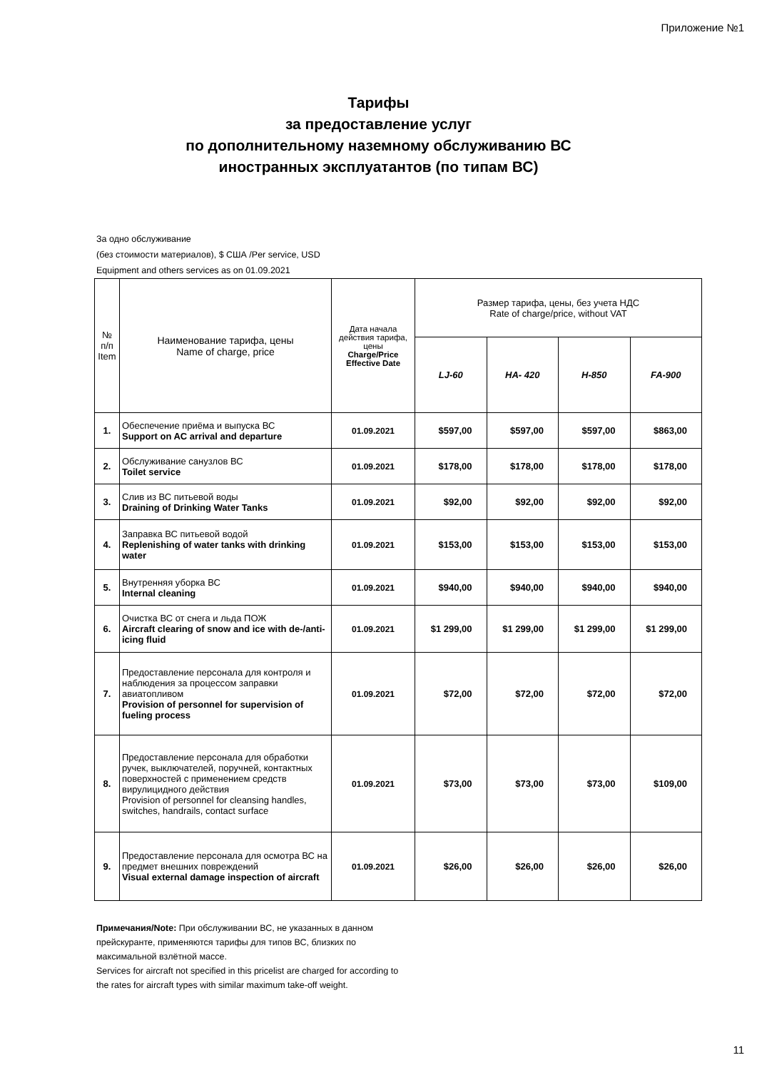Приложение №1
Тарифы
за предоставление услуг
по дополнительному наземному обслуживанию ВС
иностранных эксплуатантов (по типам ВС)
За одно обслуживание
(без стоимости материалов), $ США /Per service, USD
Equipment and others services as on 01.09.2021
| № п/п Item | Наименование тарифа, цены Name of charge, price | Дата начала действия тарифа, цены Charge/Price Effective Date | Размер тарифа, цены, без учета НДС Rate of charge/price, without VAT | | | |
| --- | --- | --- | --- | --- | --- | --- |
| | | | LJ-60 | HA- 420 | H-850 | FA-900 |
| 1. | Обеспечение приёма и выпуска ВС Support on AC arrival and departure | 01.09.2021 | $597,00 | $597,00 | $597,00 | $863,00 |
| 2. | Обслуживание санузлов ВС Toilet service | 01.09.2021 | $178,00 | $178,00 | $178,00 | $178,00 |
| 3. | Слив из ВС питьевой воды Draining of Drinking Water Tanks | 01.09.2021 | $92,00 | $92,00 | $92,00 | $92,00 |
| 4. | Заправка ВС питьевой водой Replenishing of water tanks with drinking water | 01.09.2021 | $153,00 | $153,00 | $153,00 | $153,00 |
| 5. | Внутренняя уборка ВС Internal cleaning | 01.09.2021 | $940,00 | $940,00 | $940,00 | $940,00 |
| 6. | Очистка ВС от снега и льда ПОЖ Aircraft clearing of snow and ice with de-/anti-icing fluid | 01.09.2021 | $1 299,00 | $1 299,00 | $1 299,00 | $1 299,00 |
| 7. | Предоставление персонала для контроля и наблюдения за процессом заправки авиатопливом Provision of personnel for supervision of fueling process | 01.09.2021 | $72,00 | $72,00 | $72,00 | $72,00 |
| 8. | Предоставление персонала для обработки ручек, выключателей, поручней, контактных поверхностей с применением средств вирулицидного действия Provision of personnel for cleansing handles, switches, handrails, contact surface | 01.09.2021 | $73,00 | $73,00 | $73,00 | $109,00 |
| 9. | Предоставление персонала для осмотра ВС на предмет внешних повреждений Visual external damage inspection of aircraft | 01.09.2021 | $26,00 | $26,00 | $26,00 | $26,00 |
Примечания/Note: При обслуживании ВС, не указанных в данном прейскуранте, применяются тарифы для типов ВС, близких по максимальной взлётной массе.
Services for aircraft not specified in this pricelist are charged for according to the rates for aircraft types with similar maximum take-off weight.
11